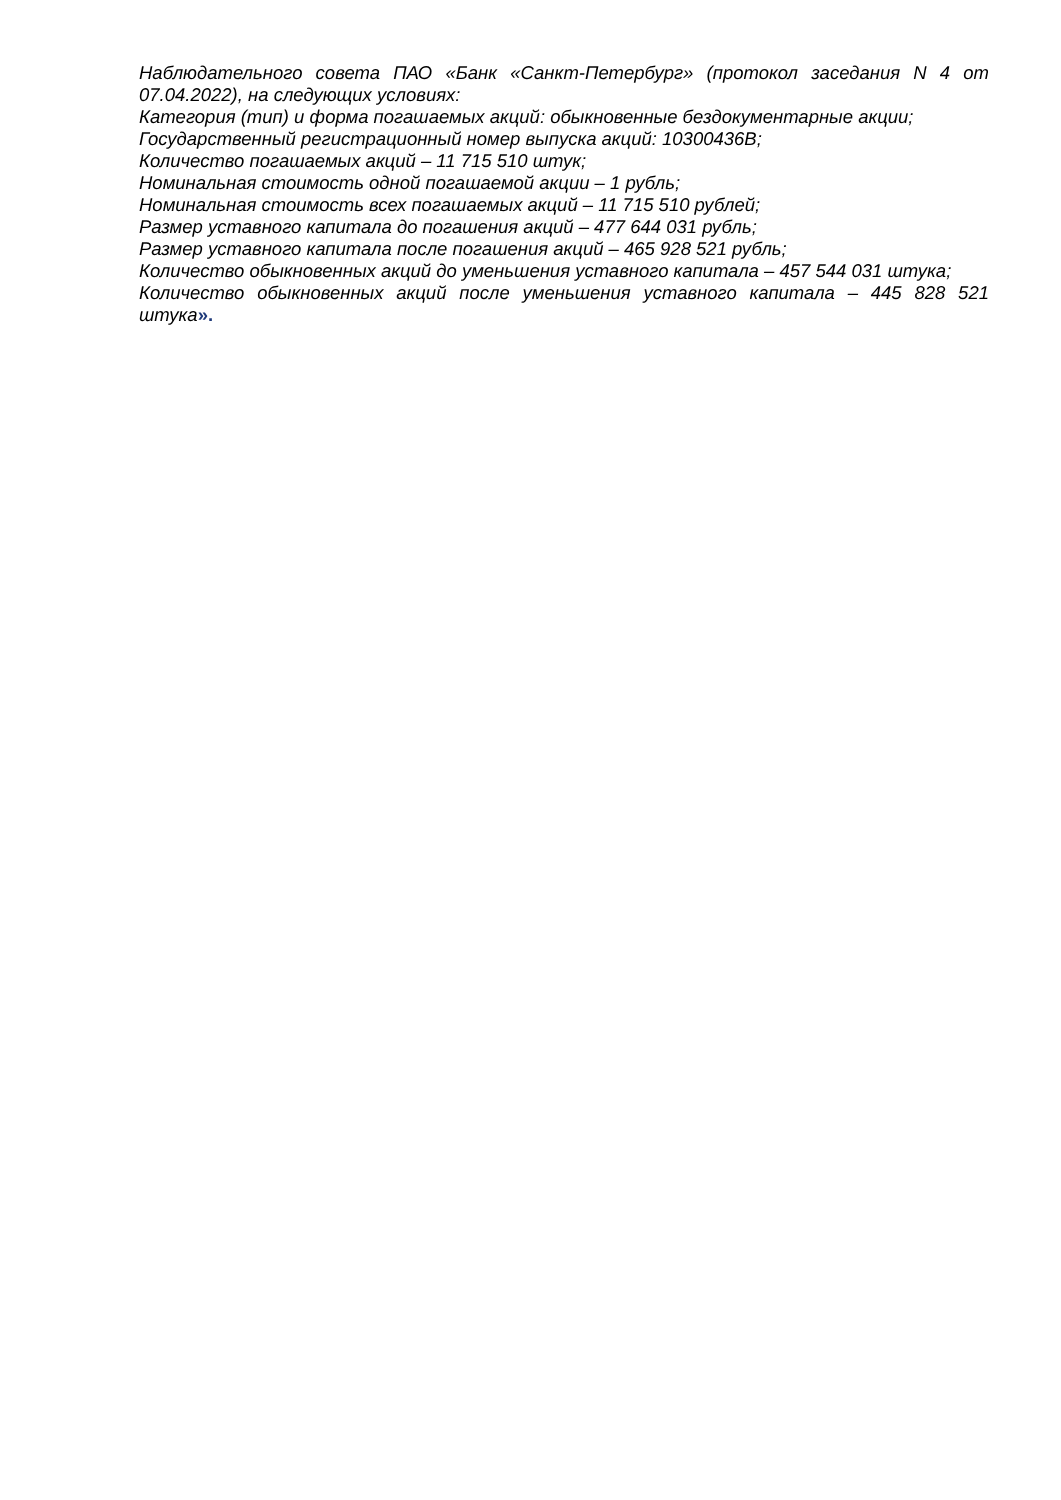Наблюдательного совета ПАО «Банк «Санкт-Петербург» (протокол заседания N 4 от 07.04.2022), на следующих условиях:
Категория (тип) и форма погашаемых акций: обыкновенные бездокументарные акции;
Государственный регистрационный номер выпуска акций: 10300436В;
Количество погашаемых акций – 11 715 510 штук;
Номинальная стоимость одной погашаемой акции – 1 рубль;
Номинальная стоимость всех погашаемых акций – 11 715 510 рублей;
Размер уставного капитала до погашения акций – 477 644 031 рубль;
Размер уставного капитала после погашения акций – 465 928 521 рубль;
Количество обыкновенных акций до уменьшения уставного капитала – 457 544 031 штука;
Количество обыкновенных акций после уменьшения уставного капитала – 445 828 521 штука».